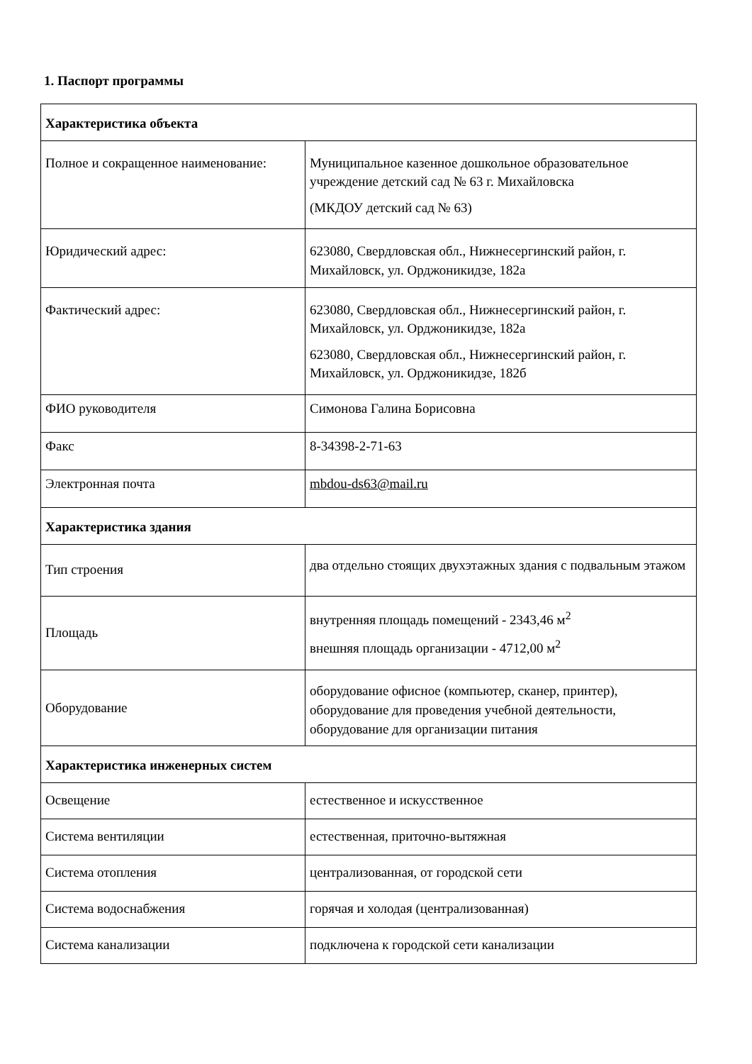1. Паспорт программы
| Характеристика объекта | |
| --- | --- |
| Полное и сокращенное наименование: | Муниципальное казенное дошкольное образовательное учреждение детский сад № 63 г. Михайловска (МКДОУ детский сад № 63) |
| Юридический адрес: | 623080, Свердловская обл., Нижнесергинский район, г. Михайловск, ул. Орджоникидзе, 182а |
| Фактический адрес: | 623080, Свердловская обл., Нижнесергинский район, г. Михайловск, ул. Орджоникидзе, 182а 623080, Свердловская обл., Нижнесергинский район, г. Михайловск, ул. Орджоникидзе, 182б |
| ФИО руководителя | Симонова Галина Борисовна |
| Факс | 8-34398-2-71-63 |
| Электронная почта | mbdou-ds63@mail.ru |
| Характеристика здания | |
| Тип строения | два отдельно стоящих двухэтажных здания с подвальным этажом |
| Площадь | внутренняя площадь помещений - 2343,46 м<sup>2</sup> внешняя площадь организации - 4712,00 м<sup>2</sup> |
| Оборудование | оборудование офисное (компьютер, сканер, принтер), оборудование для проведения учебной деятельности, оборудование для организации питания |
| Характеристика инженерных систем | |
| Освещение | естественное и искусственное |
| Система вентиляции | естественная, приточно-вытяжная |
| Система отопления | централизованная, от городской сети |
| Система водоснабжения | горячая и холодая (централизованная) |
| Система канализации | подключена к городской сети канализации |